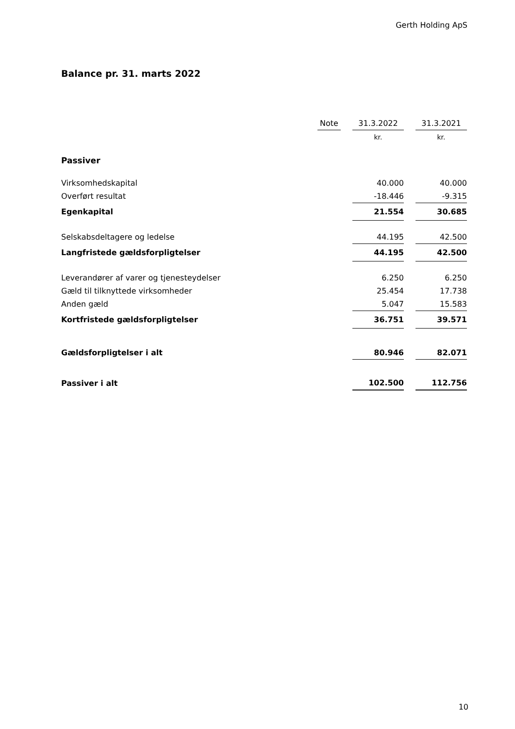Gerth Holding ApS
Balance pr. 31. marts 2022
| | Note | | 31.3.2022 | | 31.3.2021 |
| --- | --- | --- | --- | --- | --- |
| | | | kr. | | kr. |
| Passiver | | | | | |
| Virksomhedskapital | | | 40.000 | | 40.000 |
| Overført resultat | | | -18.446 | | -9.315 |
| Egenkapital | | | 21.554 | | 30.685 |
| Selskabsdeltagere og ledelse | | | 44.195 | | 42.500 |
| Langfristede gældsforpligtelser | | | 44.195 | | 42.500 |
| Leverandører af varer og tjenesteydelser | | | 6.250 | | 6.250 |
| Gæld til tilknyttede virksomheder | | | 25.454 | | 17.738 |
| Anden gæld | | | 5.047 | | 15.583 |
| Kortfristede gældsforpligtelser | | | 36.751 | | 39.571 |
| Gældsforpligtelser i alt | | | 80.946 | | 82.071 |
| Passiver i alt | | | 102.500 | | 112.756 |
10